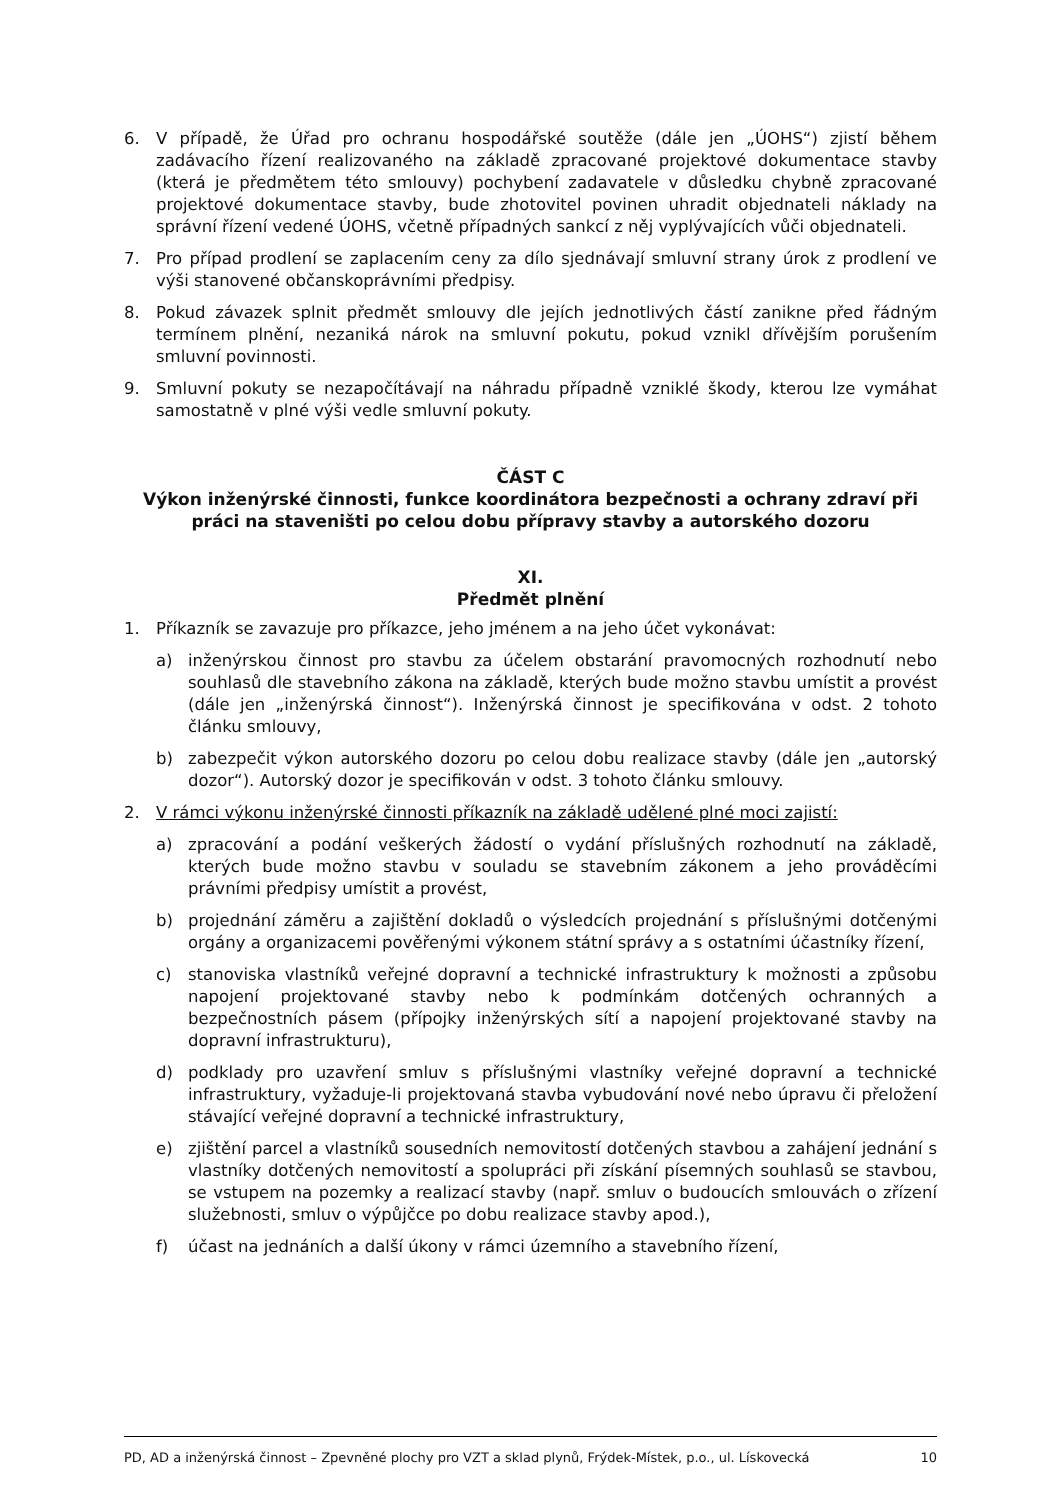6. V případě, že Úřad pro ochranu hospodářské soutěže (dále jen „ÚOHS“) zjistí během zadávacího řízení realizovaného na základě zpracované projektové dokumentace stavby (která je předmětem této smlouvy) pochybení zadavatele v důsledku chybně zpracované projektové dokumentace stavby, bude zhotovitel povinen uhradit objednateli náklady na správní řízení vedené ÚOHS, včetně případných sankcí z něj vyplývajících vůči objednateli.
7. Pro případ prodlení se zaplacením ceny za dílo sjednávají smluvní strany úrok z prodlení ve výši stanovené občanskoprávními předpisy.
8. Pokud závazek splnit předmět smlouvy dle jejích jednotlivých částí zanikne před řádným termínem plnění, nezaniká nárok na smluvní pokutu, pokud vznikl dřívějším porušením smluvní povinnosti.
9. Smluvní pokuty se nezapočítávají na náhradu případně vzniklé škody, kterou lze vymáhat samostatně v plné výši vedle smluvní pokuty.
ČÁST C
Výkon inženýrské činnosti, funkce koordinátora bezpečnosti a ochrany zdraví při práci na staveništi po celou dobu přípravy stavby a autorského dozoru
XI.
Předmět plnění
1. Příkazník se zavazuje pro příkazce, jeho jménem a na jeho účet vykonávat:
a) inženýrskou činnost pro stavbu za účelem obstarání pravomocných rozhodnutí nebo souhlasů dle stavebního zákona na základě, kterých bude možno stavbu umístit a provést (dále jen „inženýrská činnost“). Inženýrská činnost je specifikována v odst. 2 tohoto článku smlouvy,
b) zabezpečit výkon autorského dozoru po celou dobu realizace stavby (dále jen „autorský dozor“). Autorský dozor je specifikován v odst. 3 tohoto článku smlouvy.
2. V rámci výkonu inženýrské činnosti příkazník na základě udělené plné moci zajistí:
a) zpracování a podání veškerých žádostí o vydání příslušných rozhodnutí na základě, kterých bude možno stavbu v souladu se stavebním zákonem a jeho prováděcími právními předpisy umístit a provést,
b) projednání záměru a zajištění dokladů o výsledcích projednání s příslušnými dotčenými orgány a organizacemi pověřenými výkonem státní správy a s ostatními účastníky řízení,
c) stanoviska vlastníků veřejné dopravní a technické infrastruktury k možnosti a způsobu napojení projektované stavby nebo k podmínkám dotčených ochranných a bezpečnostních pásem (přípojky inženýrských sítí a napojení projektované stavby na dopravní infrastrukturu),
d) podklady pro uzavření smluv s příslušnými vlastníky veřejné dopravní a technické infrastruktury, vyžaduje-li projektovaná stavba vybudování nové nebo úpravu či přeložení stávající veřejné dopravní a technické infrastruktury,
e) zjištění parcel a vlastníků sousedních nemovitostí dotčených stavbou a zahájení jednání s vlastníky dotčených nemovitostí a spolupráci při získání písemných souhlasů se stavbou, se vstupem na pozemky a realizací stavby (např. smluv o budoucích smlouvách o zřízení služebnosti, smluv o výpůjčce po dobu realizace stavby apod.),
f) účast na jednáních a další úkony v rámci územního a stavebního řízení,
PD, AD a inženýrská činnost – Zpevněné plochy pro VZT a sklad plynů, Frýdek-Místek, p.o., ul. Lískovecká 10